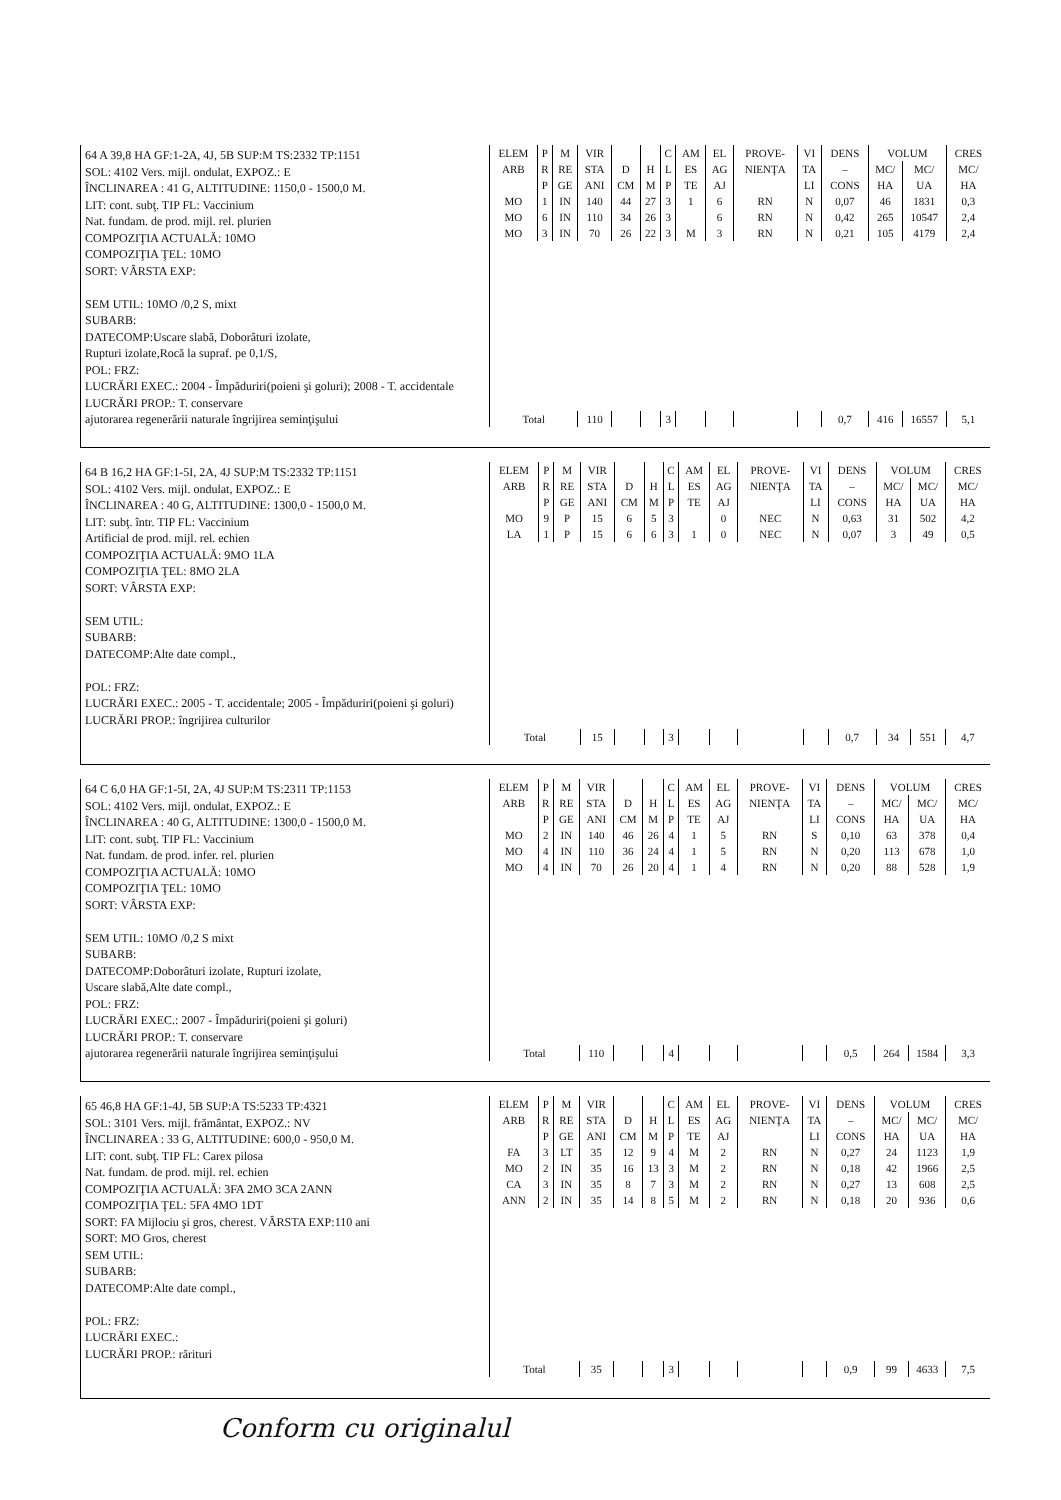64 A 39,8 HA GF:1-2A, 4J, 5B SUP:M TS:2332 TP:1151
SOL: 4102 Vers. mijl. ondulat, EXPOZ.: E
ÎNCLINAREA : 41 G, ALTITUDINE: 1150,0 - 1500,0 M.
LIT: cont. subţ. TIP FL: Vaccinium
Nat. fundam. de prod. mijl. rel. plurien
COMPOZIŢIA ACTUALĂ: 10MO
COMPOZIŢIA ŢEL: 10MO
SORT: VÂRSTA EXP:
SEM UTIL: 10MO /0,2 S, mixt
SUBARB:
DATECOMP:Uscare slabă, Doborâturi izolate,
Rupturi izolate,Rocă la supraf. pe 0,1/S,
POL: FRZ:
LUCRĂRI EXEC.: 2004 - Împăduriri(poieni şi goluri); 2008 - T. accidentale
LUCRĂRI PROP.: T. conservare
ajutorarea regenerării naturale îngrijirea seminţişului
| ELEM | P | M | VIR | | | C | AM | EL | PROVE- | VI | DENS | VOLUM | | CRES |
| --- | --- | --- | --- | --- | --- | --- | --- | --- | --- | --- | --- | --- | --- | --- |
| ARB | R | RE | STA | D | H | L | ES | AG | NIENŢA | TA | – | MC/ | MC/ | MC/ |
| | P | GE | ANI | CM | M | P | TE | AJ | | LI | CONS | HA | UA | HA |
| MO | 1 | IN | 140 | 44 | 27 | 3 | 1 | 6 | RN | N | 0,07 | 46 | 1831 | 0,3 |
| MO | 6 | IN | 110 | 34 | 26 | 3 | | 6 | RN | N | 0,42 | 265 | 10547 | 2,4 |
| MO | 3 | IN | 70 | 26 | 22 | 3 | M | 3 | RN | N | 0,21 | 105 | 4179 | 2,4 |
| Total | | | 110 | | | 3 | | | | | 0,7 | 416 | 16557 | 5,1 |
64 B 16,2 HA GF:1-5I, 2A, 4J SUP:M TS:2332 TP:1151
SOL: 4102 Vers. mijl. ondulat, EXPOZ.: E
ÎNCLINAREA : 40 G, ALTITUDINE: 1300,0 - 1500,0 M.
LIT: subţ. într. TIP FL: Vaccinium
Artificial de prod. mijl. rel. echien
COMPOZIŢIA ACTUALĂ: 9MO 1LA
COMPOZIŢIA ŢEL: 8MO 2LA
SORT: VÂRSTA EXP:
SEM UTIL:
SUBARB:
DATECOMP:Alte date compl.,
POL: FRZ:
LUCRĂRI EXEC.: 2005 - T. accidentale; 2005 - Împăduriri(poieni şi goluri)
LUCRĂRI PROP.: îngrijirea culturilor
| ELEM | P | M | VIR | | | C | AM | EL | PROVE- | VI | DENS | VOLUM | | CRES |
| --- | --- | --- | --- | --- | --- | --- | --- | --- | --- | --- | --- | --- | --- | --- |
| ARB | R | RE | STA | D | H | L | ES | AG | NIENŢA | TA | – | MC/ | MC/ | MC/ |
| | P | GE | ANI | CM | M | P | TE | AJ | | LI | CONS | HA | UA | HA |
| MO | 9 | P | 15 | 6 | 5 | 3 | | 0 | NEC | N | 0,63 | 31 | 502 | 4,2 |
| LA | 1 | P | 15 | 6 | 6 | 3 | 1 | 0 | NEC | N | 0,07 | 3 | 49 | 0,5 |
| Total | | | 15 | | | 3 | | | | | 0,7 | 34 | 551 | 4,7 |
64 C 6,0 HA GF:1-5I, 2A, 4J SUP:M TS:2311 TP:1153
SOL: 4102 Vers. mijl. ondulat, EXPOZ.: E
ÎNCLINAREA : 40 G, ALTITUDINE: 1300,0 - 1500,0 M.
LIT: cont. subţ. TIP FL: Vaccinium
Nat. fundam. de prod. infer. rel. plurien
COMPOZIŢIA ACTUALĂ: 10MO
COMPOZIŢIA ŢEL: 10MO
SORT: VÂRSTA EXP:
SEM UTIL: 10MO /0,2 S mixt
SUBARB:
DATECOMP:Doborâturi izolate, Rupturi izolate,
Uscare slabă,Alte date compl.,
POL: FRZ:
LUCRĂRI EXEC.: 2007 - Împăduriri(poieni şi goluri)
LUCRĂRI PROP.: T. conservare
ajutorarea regenerării naturale îngrijirea seminţişului
| ELEM | P | M | VIR | | | C | AM | EL | PROVE- | VI | DENS | VOLUM | | CRES |
| --- | --- | --- | --- | --- | --- | --- | --- | --- | --- | --- | --- | --- | --- | --- |
| ARB | R | RE | STA | D | H | L | ES | AG | NIENŢA | TA | – | MC/ | MC/ | MC/ |
| | P | GE | ANI | CM | M | P | TE | AJ | | LI | CONS | HA | UA | HA |
| MO | 2 | IN | 140 | 46 | 26 | 4 | 1 | 5 | RN | S | 0,10 | 63 | 378 | 0,4 |
| MO | 4 | IN | 110 | 36 | 24 | 4 | 1 | 5 | RN | N | 0,20 | 113 | 678 | 1,0 |
| MO | 4 | IN | 70 | 26 | 20 | 4 | 1 | 4 | RN | N | 0,20 | 88 | 528 | 1,9 |
| Total | | | 110 | | | 4 | | | | | 0,5 | 264 | 1584 | 3,3 |
65 46,8 HA GF:1-4J, 5B SUP:A TS:5233 TP:4321
SOL: 3101 Vers. mijl. frământat, EXPOZ.: NV
ÎNCLINAREA : 33 G, ALTITUDINE: 600,0 - 950,0 M.
LIT: cont. subţ. TIP FL: Carex pilosa
Nat. fundam. de prod. mijl. rel. echien
COMPOZIŢIA ACTUALĂ: 3FA 2MO 3CA 2ANN
COMPOZIŢIA ŢEL: 5FA 4MO 1DT
SORT: FA Mijlociu şi gros, cherest. VÂRSTA EXP:110 ani
SORT: MO Gros, cherest
SEM UTIL:
SUBARB:
DATECOMP:Alte date compl.,
POL: FRZ:
LUCRĂRI EXEC.:
LUCRĂRI PROP.: rărituri
| ELEM | P | M | VIR | | | C | AM | EL | PROVE- | VI | DENS | VOLUM | | CRES |
| --- | --- | --- | --- | --- | --- | --- | --- | --- | --- | --- | --- | --- | --- | --- |
| ARB | R | RE | STA | D | H | L | ES | AG | NIENŢA | TA | – | MC/ | MC/ | MC/ |
| | P | GE | ANI | CM | M | P | TE | AJ | | LI | CONS | HA | UA | HA |
| FA | 3 | LT | 35 | 12 | 9 | 4 | M | 2 | RN | N | 0,27 | 24 | 1123 | 1,9 |
| MO | 2 | IN | 35 | 16 | 13 | 3 | M | 2 | RN | N | 0,18 | 42 | 1966 | 2,5 |
| CA | 3 | IN | 35 | 8 | 7 | 3 | M | 2 | RN | N | 0,27 | 13 | 608 | 2,5 |
| ANN | 2 | IN | 35 | 14 | 8 | 5 | M | 2 | RN | N | 0,18 | 20 | 936 | 0,6 |
| Total | | | 35 | | | 3 | | | | | 0,9 | 99 | 4633 | 7,5 |
Conform cu originalul